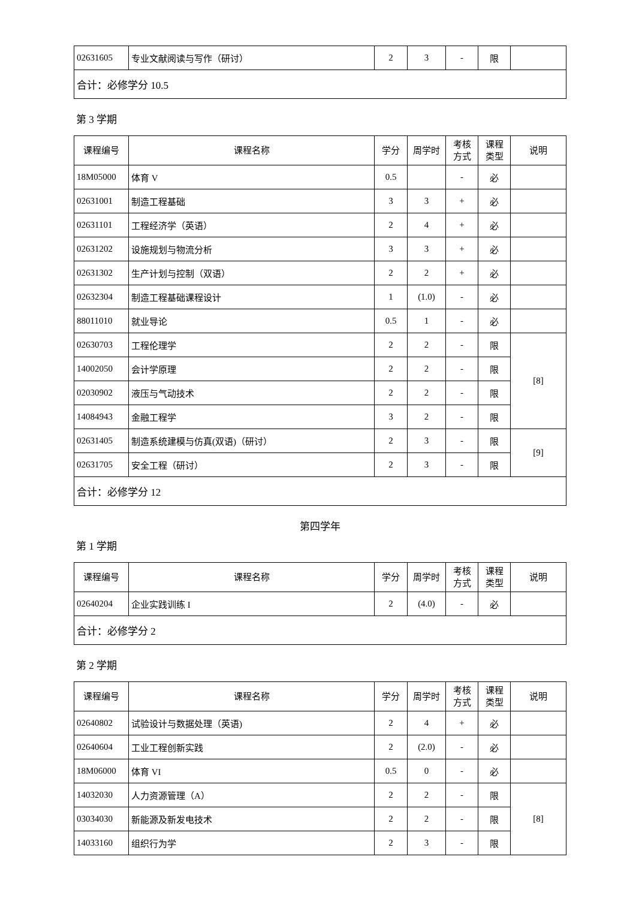| 02631605 | 专业文献阅读与写作（研讨） | 2 | 3 | - | 限 | |
| 合计：必修学分 10.5 | | | | | | |
第 3 学期
| 课程编号 | 课程名称 | 学分 | 周学时 | 考核 方式 | 课程 类型 | 说明 |
| --- | --- | --- | --- | --- | --- | --- |
| 18M05000 | 体育 V | 0.5 | | - | 必 | |
| 02631001 | 制造工程基础 | 3 | 3 | + | 必 | |
| 02631101 | 工程经济学（英语） | 2 | 4 | + | 必 | |
| 02631202 | 设施规划与物流分析 | 3 | 3 | + | 必 | |
| 02631302 | 生产计划与控制（双语） | 2 | 2 | + | 必 | |
| 02632304 | 制造工程基础课程设计 | 1 | (1.0) | - | 必 | |
| 88011010 | 就业导论 | 0.5 | 1 | - | 必 | |
| 02630703 | 工程伦理学 | 2 | 2 | - | 限 | [8] |
| 14002050 | 会计学原理 | 2 | 2 | - | 限 | |
| 02030902 | 液压与气动技术 | 2 | 2 | - | 限 | |
| 14084943 | 金融工程学 | 3 | 2 | - | 限 | |
| 02631405 | 制造系统建模与仿真(双语)（研讨） | 2 | 3 | - | 限 | [9] |
| 02631705 | 安全工程（研讨） | 2 | 3 | - | 限 | |
| 合计：必修学分 12 | | | | | | |
第四学年
第 1 学期
| 课程编号 | 课程名称 | 学分 | 周学时 | 考核 方式 | 课程 类型 | 说明 |
| --- | --- | --- | --- | --- | --- | --- |
| 02640204 | 企业实践训练 I | 2 | (4.0) | - | 必 | |
| 合计：必修学分 2 | | | | | | |
第 2 学期
| 课程编号 | 课程名称 | 学分 | 周学时 | 考核 方式 | 课程 类型 | 说明 |
| --- | --- | --- | --- | --- | --- | --- |
| 02640802 | 试验设计与数据处理（英语) | 2 | 4 | + | 必 | |
| 02640604 | 工业工程创新实践 | 2 | (2.0) | - | 必 | |
| 18M06000 | 体育 VI | 0.5 | 0 | - | 必 | |
| 14032030 | 人力资源管理（A） | 2 | 2 | - | 限 | [8] |
| 03034030 | 新能源及新发电技术 | 2 | 2 | - | 限 | |
| 14033160 | 组织行为学 | 2 | 3 | - | 限 | |